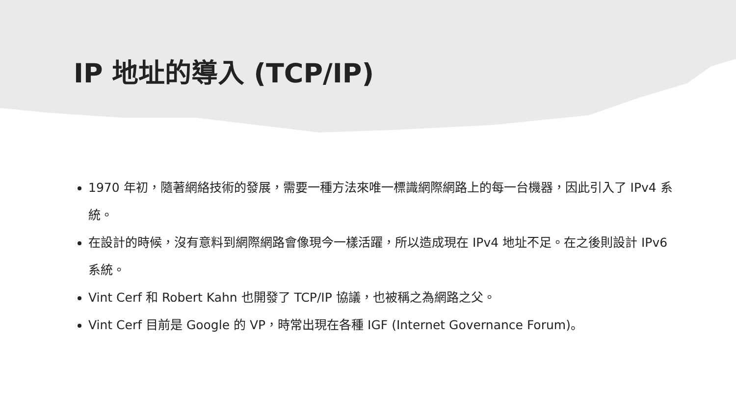IP 地址的導入 (TCP/IP)
1970 年初，隨著網絡技術的發展，需要一種方法來唯一標識網際網路上的每一台機器，因此引入了 IPv4 系統。
在設計的時候，沒有意料到網際網路會像現今一樣活躍，所以造成現在 IPv4 地址不足。在之後則設計 IPv6 系統。
Vint Cerf 和 Robert Kahn 也開發了 TCP/IP 協議，也被稱之為網路之父。
Vint Cerf 目前是 Google 的 VP，時常出現在各種 IGF (Internet Governance Forum)。